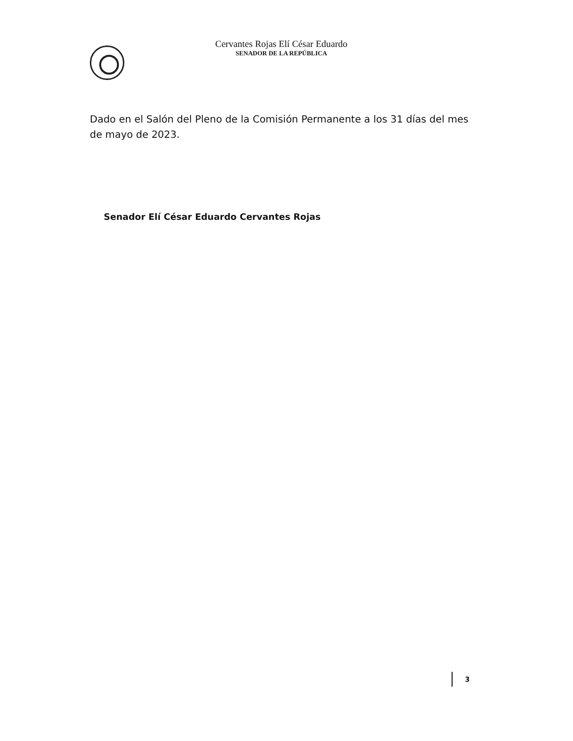Cervantes Rojas Elí César Eduardo
SENADOR DE LA REPÚBLICA
Dado en el Salón del Pleno de la Comisión Permanente a los 31 días del mes de mayo de 2023.
Senador Elí César Eduardo Cervantes Rojas
3